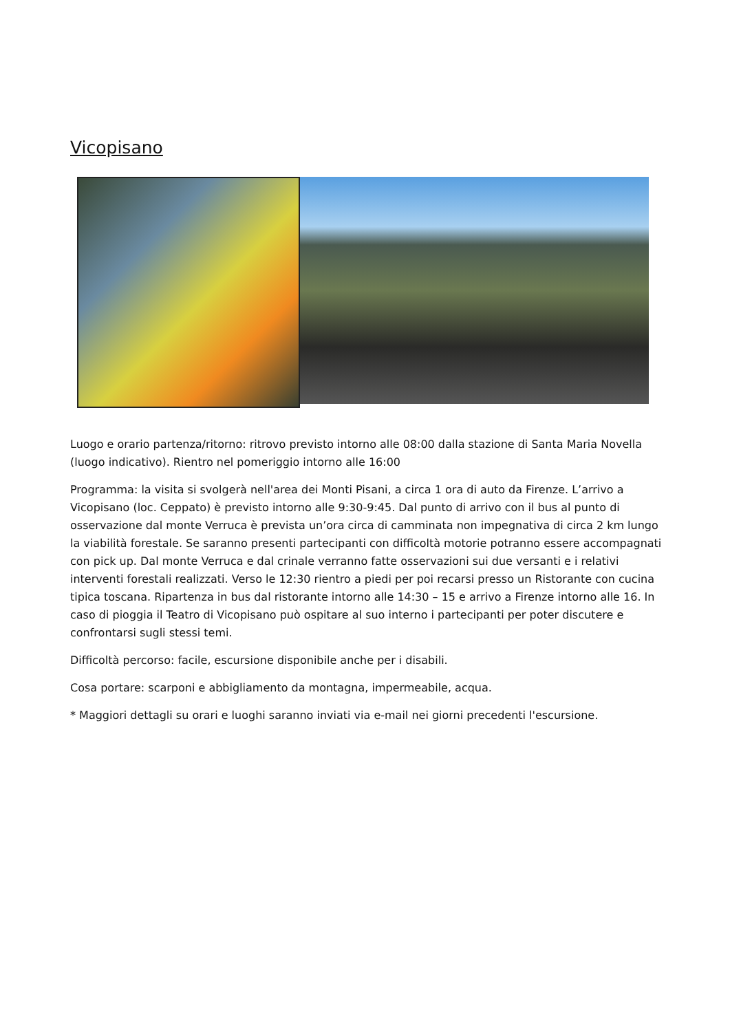Vicopisano
Luogo e orario partenza/ritorno: ritrovo previsto intorno alle 08:00 dalla stazione di Santa Maria Novella (luogo indicativo). Rientro nel pomeriggio intorno alle 16:00
Programma: la visita si svolgerà nell'area dei Monti Pisani, a circa 1 ora di auto da Firenze. L’arrivo a Vicopisano (loc. Ceppato) è previsto intorno alle 9:30-9:45. Dal punto di arrivo con il bus al punto di osservazione dal monte Verruca è prevista un’ora circa di camminata non impegnativa di circa 2 km lungo la viabilità forestale. Se saranno presenti partecipanti con difficoltà motorie potranno essere accompagnati con pick up. Dal monte Verruca e dal crinale verranno fatte osservazioni sui due versanti e i relativi interventi forestali realizzati. Verso le 12:30 rientro a piedi per poi recarsi presso un Ristorante con cucina tipica toscana. Ripartenza in bus dal ristorante intorno alle 14:30 – 15 e arrivo a Firenze intorno alle 16. In caso di pioggia il Teatro di Vicopisano può ospitare al suo interno i partecipanti per poter discutere e confrontarsi sugli stessi temi.
Difficoltà percorso: facile, escursione disponibile anche per i disabili.
Cosa portare: scarponi e abbigliamento da montagna, impermeabile, acqua.
* Maggiori dettagli su orari e luoghi saranno inviati via e-mail nei giorni precedenti l'escursione.